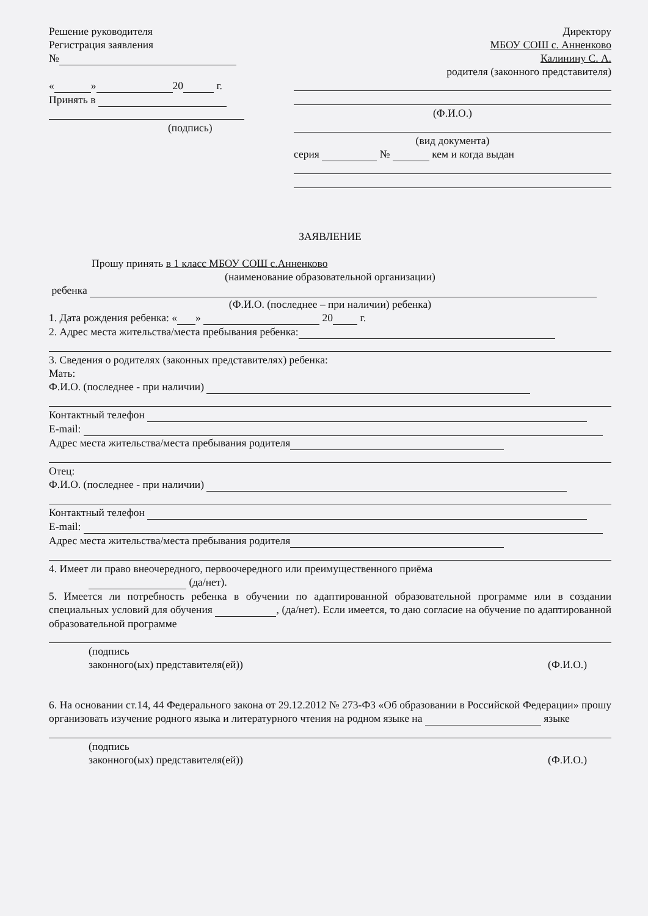Решение руководителя
Регистрация заявления
№
« » 20 г.
Принять в
(подпись)
Директору
МБОУ СОШ с. Анненково
Калинину С. А.
родителя (законного представителя)
(Ф.И.О.)
(вид документа)
серия № кем и когда выдан
ЗАЯВЛЕНИЕ
Прошу принять в 1 класс МБОУ СОШ с.Анненково
(наименование образовательной организации)
ребенка
(Ф.И.О. (последнее – при наличии) ребенка)
1. Дата рождения ребенка: « » 20 г.
2. Адрес места жительства/места пребывания ребенка:
3. Сведения о родителях (законных представителях) ребенка:
Мать:
Ф.И.О. (последнее - при наличии)
Контактный телефон
E-mail:
Адрес места жительства/места пребывания родителя
Отец:
Ф.И.О. (последнее - при наличии)
Контактный телефон
E-mail:
Адрес места жительства/места пребывания родителя
4. Имеет ли право внеочередного, первоочередного или преимущественного приёма
(да/нет).
5. Имеется ли потребность ребенка в обучении по адаптированной образовательной программе или в создании специальных условий для обучения , (да/нет). Если имеется, то даю согласие на обучение по адаптированной образовательной программе
(подпись
законного(ых) представителя(ей)) (Ф.И.О.)
6. На основании ст.14, 44 Федерального закона от 29.12.2012 № 273-ФЗ «Об образовании в Российской Федерации» прошу организовать изучение родного языка и литературного чтения на родном языке на языке
(подпись
законного(ых) представителя(ей)) (Ф.И.О.)